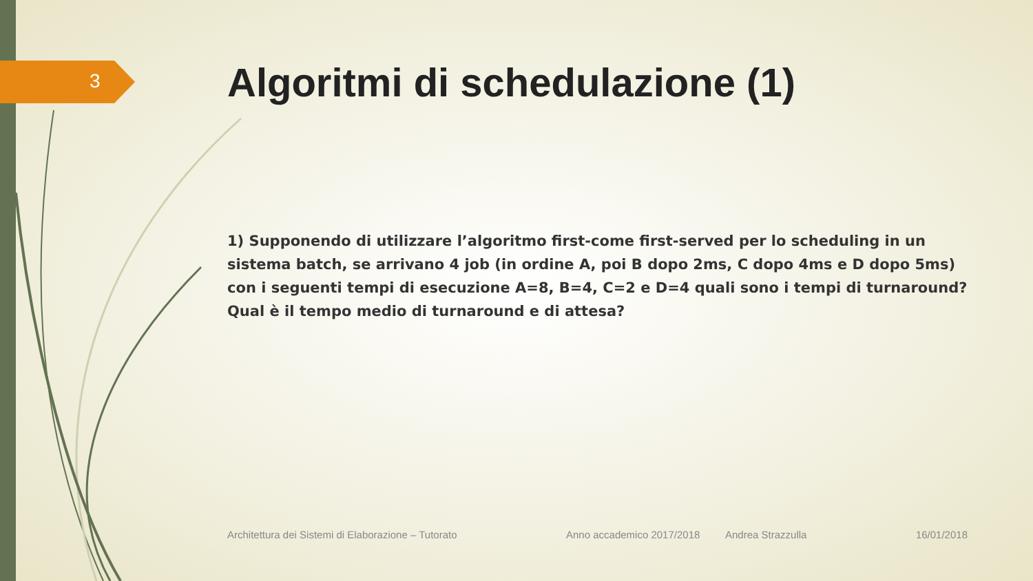3
Algoritmi di schedulazione (1)
1) Supponendo di utilizzare l’algoritmo first-come first-served per lo scheduling in un sistema batch, se arrivano 4 job (in ordine A, poi B dopo 2ms, C dopo 4ms e D dopo 5ms) con i seguenti tempi di esecuzione A=8, B=4, C=2 e D=4 quali sono i tempi di turnaround? Qual è il tempo medio di turnaround e di attesa?
Architettura dei Sistemi di Elaborazione – Tutorato Anno accademico 2017/2018 Andrea Strazzulla 16/01/2018